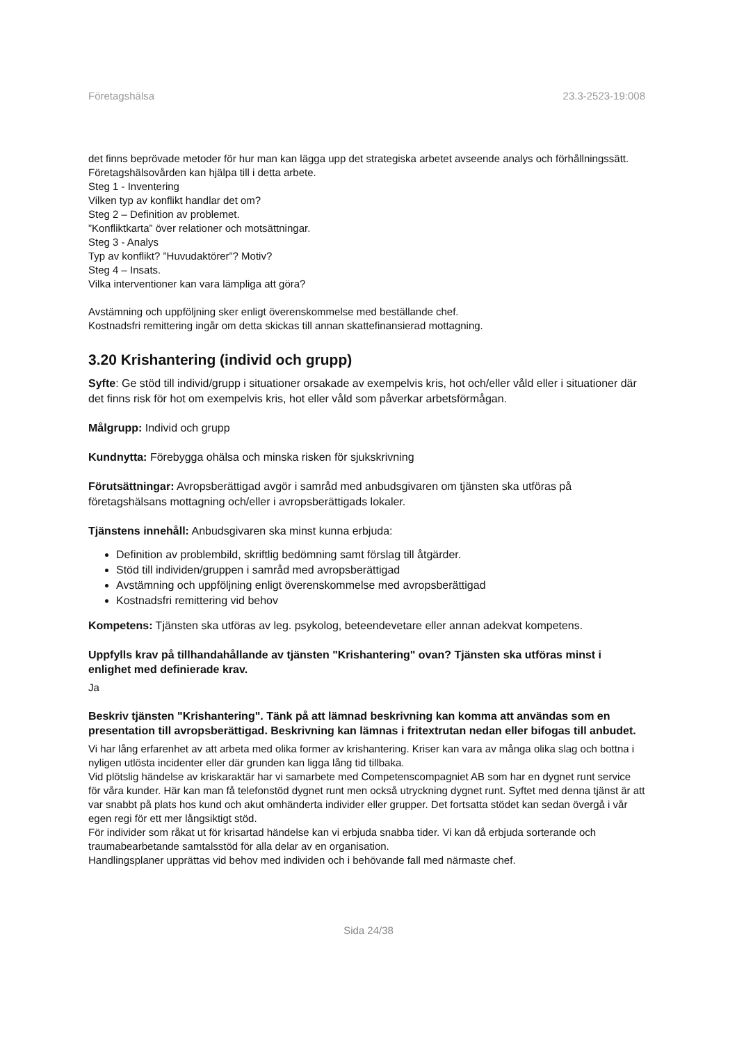Företagshälsa 23.3-2523-19:008
det finns beprövade metoder för hur man kan lägga upp det strategiska arbetet avseende analys och förhållningssätt.
Företagshälsovården kan hjälpa till i detta arbete.
Steg 1 - Inventering
Vilken typ av konflikt handlar det om?
Steg 2 – Definition av problemet.
”Konfliktkarta” över relationer och motsättningar.
Steg 3 - Analys
Typ av konflikt? ”Huvudaktörer”? Motiv?
Steg 4 – Insats.
Vilka interventioner kan vara lämpliga att göra?
Avstämning och uppföljning sker enligt överenskommelse med beställande chef.
Kostnadsfri remittering ingår om detta skickas till annan skattefinansierad mottagning.
3.20 Krishantering (individ och grupp)
Syfte: Ge stöd till individ/grupp i situationer orsakade av exempelvis kris, hot och/eller våld eller i situationer där det finns risk för hot om exempelvis kris, hot eller våld som påverkar arbetsförmågan.
Målgrupp: Individ och grupp
Kundnytta: Förebygga ohälsa och minska risken för sjukskrivning
Förutsättningar: Avropsberättigad avgör i samråd med anbudsgivaren om tjänsten ska utföras på företagshälsans mottagning och/eller i avropsberättigads lokaler.
Tjänstens innehåll: Anbudsgivaren ska minst kunna erbjuda:
Definition av problembild, skriftlig bedömning samt förslag till åtgärder.
Stöd till individen/gruppen i samråd med avropsberättigad
Avstämning och uppföljning enligt överenskommelse med avropsberättigad
Kostnadsfri remittering vid behov
Kompetens: Tjänsten ska utföras av leg. psykolog, beteendevetare eller annan adekvat kompetens.
Uppfylls krav på tillhandahållande av tjänsten "Krishantering" ovan? Tjänsten ska utföras minst i enlighet med definierade krav.
Ja
Beskriv tjänsten "Krishantering". Tänk på att lämnad beskrivning kan komma att användas som en presentation till avropsberättigad. Beskrivning kan lämnas i fritextrutan nedan eller bifogas till anbudet.
Vi har lång erfarenhet av att arbeta med olika former av krishantering. Kriser kan vara av många olika slag och bottna i nyligen utlösta incidenter eller där grunden kan ligga lång tid tillbaka.
Vid plötslig händelse av kriskaraktär har vi samarbete med Competenscompagniet AB som har en dygnet runt service för våra kunder. Här kan man få telefonstöd dygnet runt men också utryckning dygnet runt. Syftet med denna tjänst är att var snabbt på plats hos kund och akut omhänderta individer eller grupper. Det fortsatta stödet kan sedan övergå i vår egen regi för ett mer långsiktigt stöd.
För individer som råkat ut för krisartad händelse kan vi erbjuda snabba tider. Vi kan då erbjuda sorterande och traumabearbetande samtalsstöd för alla delar av en organisation.
Handlingsplaner upprättas vid behov med individen och i behövande fall med närmaste chef.
Sida 24/38